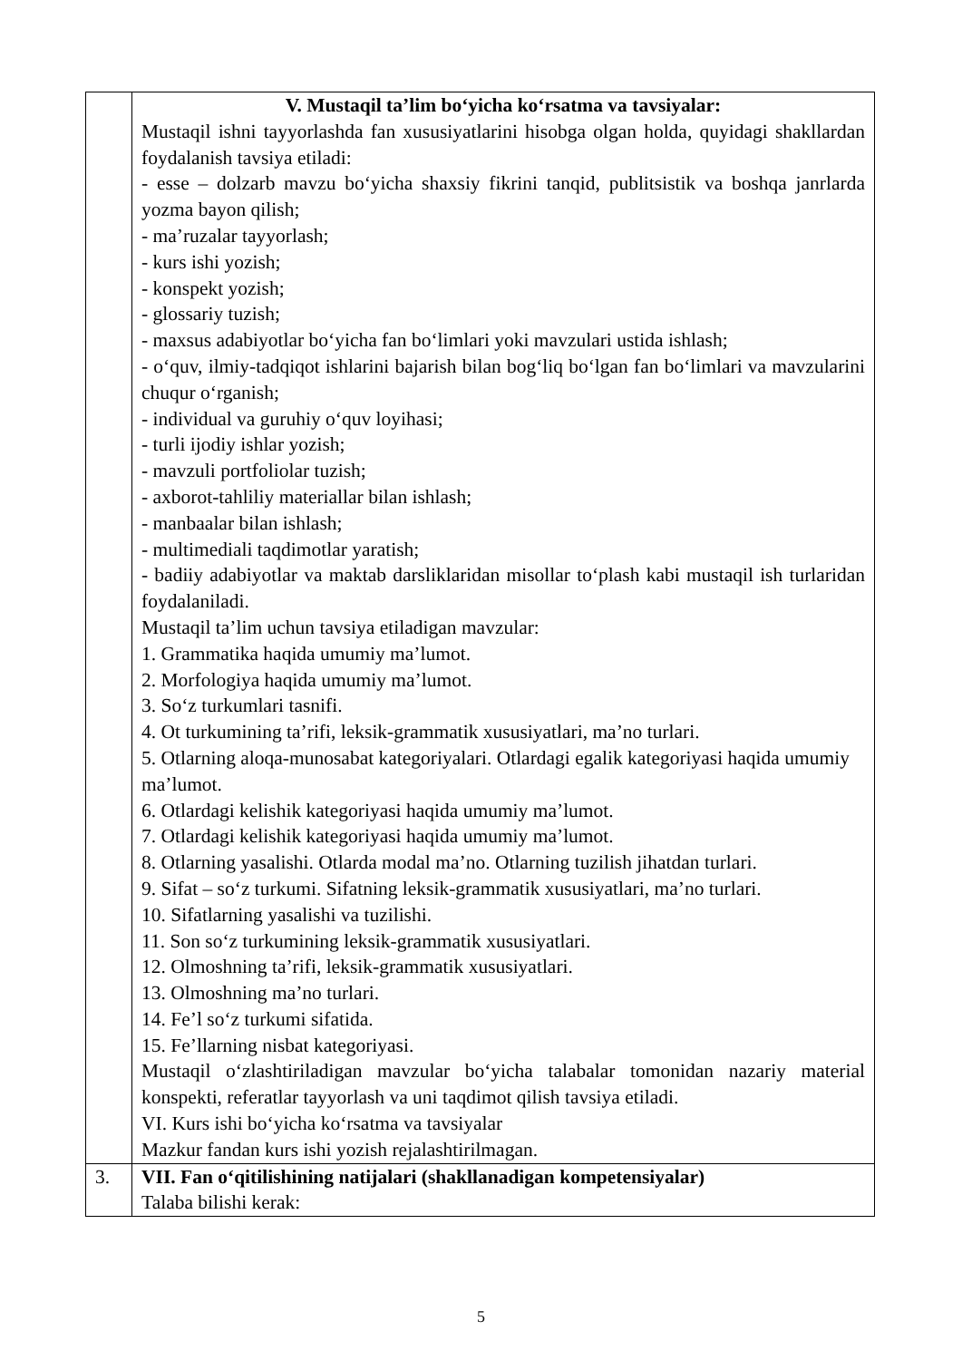| | V. Mustaqil ta’lim bo‘yicha ko‘rsatma va tavsiyalar: Mustaqil ishni tayyorlashda fan xususiyatlarini hisobga olgan holda, quyidagi shakllardan foydalanish tavsiya etiladi: - esse – dolzarb mavzu bo‘yicha shaxsiy fikrini tanqid, publitsistik va boshqa janrlarda yozma bayon qilish; - ma’ruzalar tayyorlash; - kurs ishi yozish; - konspekt yozish; - glossariy tuzish; - maxsus adabiyotlar bo‘yicha fan bo‘limlari yoki mavzulari ustida ishlash; - o‘quv, ilmiy-tadqiqot ishlarini bajarish bilan bog‘liq bo‘lgan fan bo‘limlari va mavzularini chuqur o‘rganish; - individual va guruhiy o‘quv loyihasi; - turli ijodiy ishlar yozish; - mavzuli portfoliolar tuzish; - axborot-tahliliy materiallar bilan ishlash; - manbaalar bilan ishlash; - multimediali taqdimotlar yaratish; - badiiy adabiyotlar va maktab darsliklaridan misollar to‘plash kabi mustaqil ish turlaridan foydalaniladi. Mustaqil ta’lim uchun tavsiya etiladigan mavzular: 1. Grammatika haqida umumiy ma’lumot. 2. Morfologiya haqida umumiy ma’lumot. 3. So‘z turkumlari tasnifi. 4. Ot turkumining ta’rifi, leksik-grammatik xususiyatlari, ma’no turlari. 5. Otlarning aloqa-munosabat kategoriyalari. Otlardagi egalik kategoriyasi haqida umumiy ma’lumot. 6. Otlardagi kelishik kategoriyasi haqida umumiy ma’lumot. 7. Otlardagi kelishik kategoriyasi haqida umumiy ma’lumot. 8. Otlarning yasalishi. Otlarda modal ma’no. Otlarning tuzilish jihatdan turlari. 9. Sifat – so‘z turkumi. Sifatning leksik-grammatik xususiyatlari, ma’no turlari. 10. Sifatlarning yasalishi va tuzilishi. 11. Son so‘z turkumining leksik-grammatik xususiyatlari. 12. Olmoshning ta’rifi, leksik-grammatik xususiyatlari. 13. Olmoshning ma’no turlari. 14. Fe’l so‘z turkumi sifatida. 15. Fe’llarning nisbat kategoriyasi. Mustaqil o‘zlashtiriladigan mavzular bo‘yicha talabalar tomonidan nazariy material konspekti, referatlar tayyorlash va uni taqdimot qilish tavsiya etiladi. VI. Kurs ishi bo‘yicha ko‘rsatma va tavsiyalar Mazkur fandan kurs ishi yozish rejalashtirilmagan. |
| 3. | VII. Fan o‘qitilishining natijalari (shakllanadigan kompetensiyalar) Talaba bilishi kerak: |
5